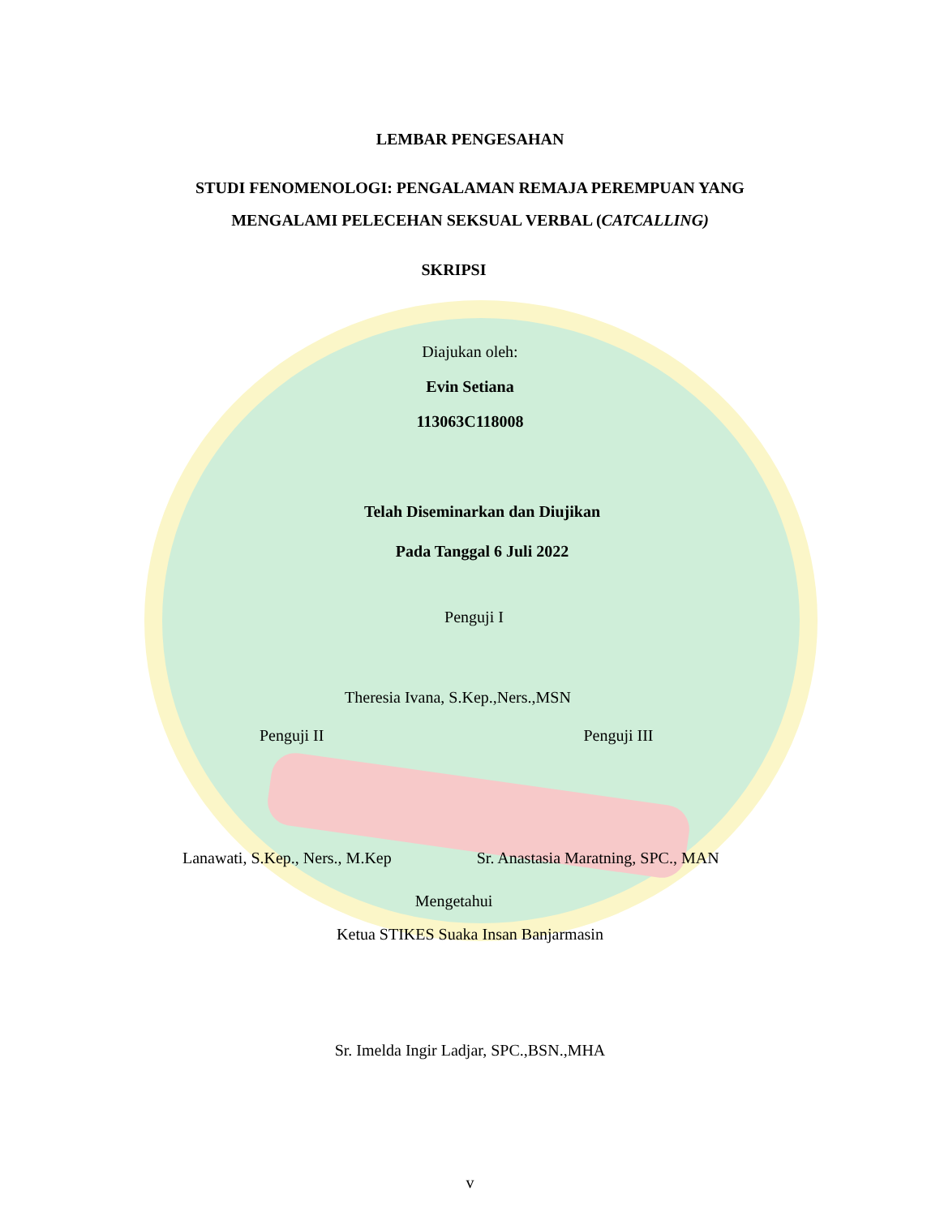LEMBAR PENGESAHAN
STUDI FENOMENOLOGI: PENGALAMAN REMAJA PEREMPUAN YANG
MENGALAMI PELECEHAN SEKSUAL VERBAL (CATCALLING)
SKRIPSI
Diajukan oleh:
Evin Setiana
113063C118008
Telah Diseminarkan dan Diujikan
Pada Tanggal 6 Juli 2022
Penguji I
Theresia Ivana, S.Kep.,Ners.,MSN
Penguji II Penguji III
Lanawati, S.Kep., Ners., M.Kep Sr. Anastasia Maratning, SPC., MAN
Mengetahui
Ketua STIKES Suaka Insan Banjarmasin
Sr. Imelda Ingir Ladjar, SPC.,BSN.,MHA
v